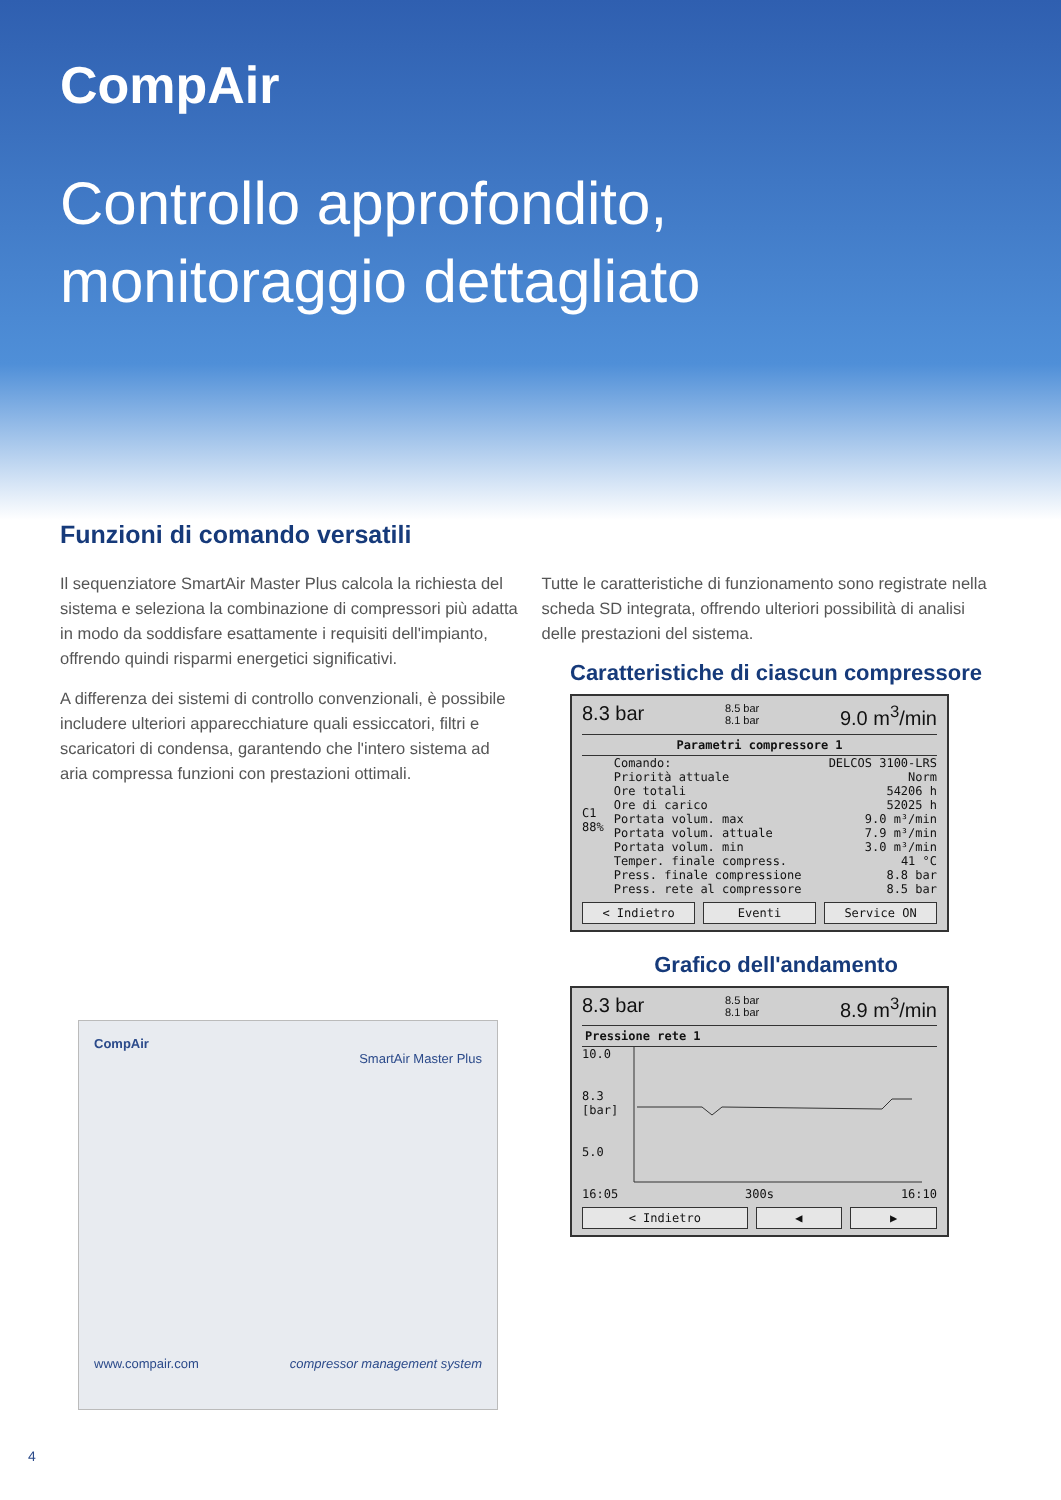CompAir
Controllo approfondito,
monitoraggio dettagliato
Funzioni di comando versatili
Il sequenziatore SmartAir Master Plus calcola la richiesta del sistema e seleziona la combinazione di compressori più adatta in modo da soddisfare esattamente i requisiti dell'impianto, offrendo quindi risparmi energetici significativi.
A differenza dei sistemi di controllo convenzionali, è possibile includere ulteriori apparecchiature quali essiccatori, filtri e scaricatori di condensa, garantendo che l'intero sistema ad aria compressa funzioni con prestazioni ottimali.
Tutte le caratteristiche di funzionamento sono registrate nella scheda SD integrata, offrendo ulteriori possibilità di analisi delle prestazioni del sistema.
Caratteristiche di ciascun compressore
8.3 bar 8.5 bar
8.1 bar 9.0 m<sup>3</sup>/min
Parametri compressore 1
C1
88%
Comando: DELCOS 3100-LRS
Priorità attuale Norm
Ore totali 54206 h
Ore di carico 52025 h
Portata volum. max 9.0 m³/min
Portata volum. attuale 7.9 m³/min
Portata volum. min 3.0 m³/min
Temper. finale compress. 41 °C
Press. finale compressione 8.8 bar
Press. rete al compressore 8.5 bar
< Indietro Eventi Service ON
Grafico dell'andamento
8.3 bar 8.5 bar
8.1 bar 8.9 m<sup>3</sup>/min
Pressione rete 1
10.0
8.3
[bar]
5.0
16:05 300s 16:10
< Indietro ◀ ▶
CompAir
SmartAir Master Plus
www.compair.com compressor management system
4